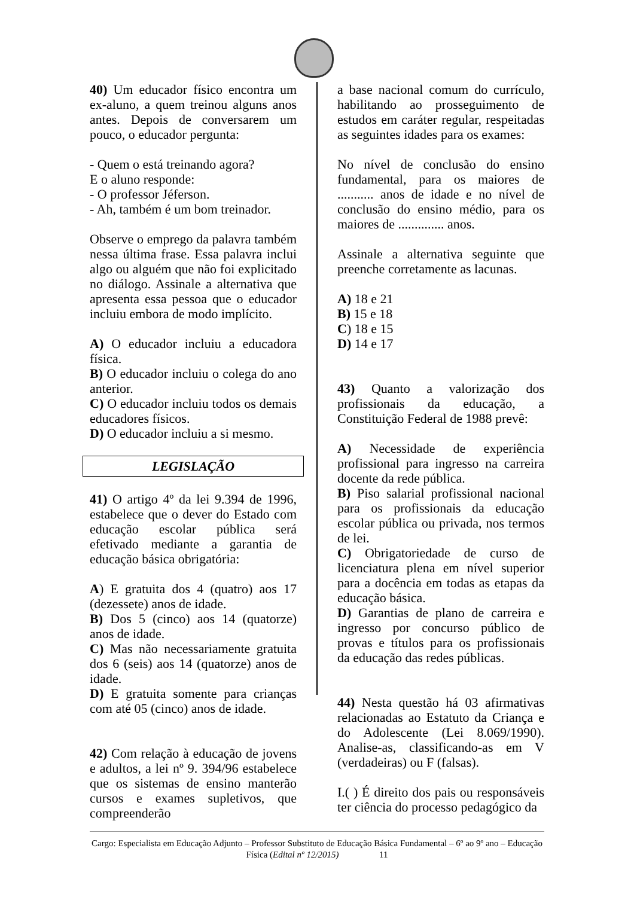40) Um educador físico encontra um ex-aluno, a quem treinou alguns anos antes. Depois de conversarem um pouco, o educador pergunta:
- Quem o está treinando agora?
E o aluno responde:
- O professor Jéferson.
- Ah, também é um bom treinador.
Observe o emprego da palavra também nessa última frase. Essa palavra inclui algo ou alguém que não foi explicitado no diálogo. Assinale a alternativa que apresenta essa pessoa que o educador incluiu embora de modo implícito.
A) O educador incluiu a educadora física.
B) O educador incluiu o colega do ano anterior.
C) O educador incluiu todos os demais educadores físicos.
D) O educador incluiu a si mesmo.
LEGISLAÇÃO
41) O artigo 4º da lei 9.394 de 1996, estabelece que o dever do Estado com educação escolar pública será efetivado mediante a garantia de educação básica obrigatória:
A) E gratuita dos 4 (quatro) aos 17 (dezessete) anos de idade.
B) Dos 5 (cinco) aos 14 (quatorze) anos de idade.
C) Mas não necessariamente gratuita dos 6 (seis) aos 14 (quatorze) anos de idade.
D) E gratuita somente para crianças com até 05 (cinco) anos de idade.
42) Com relação à educação de jovens e adultos, a lei nº 9. 394/96 estabelece que os sistemas de ensino manterão cursos e exames supletivos, que compreenderão
a base nacional comum do currículo, habilitando ao prosseguimento de estudos em caráter regular, respeitadas as seguintes idades para os exames:
No nível de conclusão do ensino fundamental, para os maiores de ........... anos de idade e no nível de conclusão do ensino médio, para os maiores de .............. anos.
Assinale a alternativa seguinte que preenche corretamente as lacunas.
A) 18 e 21
B) 15 e 18
C) 18 e 15
D) 14 e 17
43) Quanto a valorização dos profissionais da educação, a Constituição Federal de 1988 prevê:
A) Necessidade de experiência profissional para ingresso na carreira docente da rede pública.
B) Piso salarial profissional nacional para os profissionais da educação escolar pública ou privada, nos termos de lei.
C) Obrigatoriedade de curso de licenciatura plena em nível superior para a docência em todas as etapas da educação básica.
D) Garantias de plano de carreira e ingresso por concurso público de provas e títulos para os profissionais da educação das redes públicas.
44) Nesta questão há 03 afirmativas relacionadas ao Estatuto da Criança e do Adolescente (Lei 8.069/1990). Analise-as, classificando-as em V (verdadeiras) ou F (falsas).
I.( ) É direito dos pais ou responsáveis ter ciência do processo pedagógico da
Cargo: Especialista em Educação Adjunto – Professor Substituto de Educação Básica Fundamental – 6º ao 9º ano – Educação Física (Edital nº 12/2015) 11